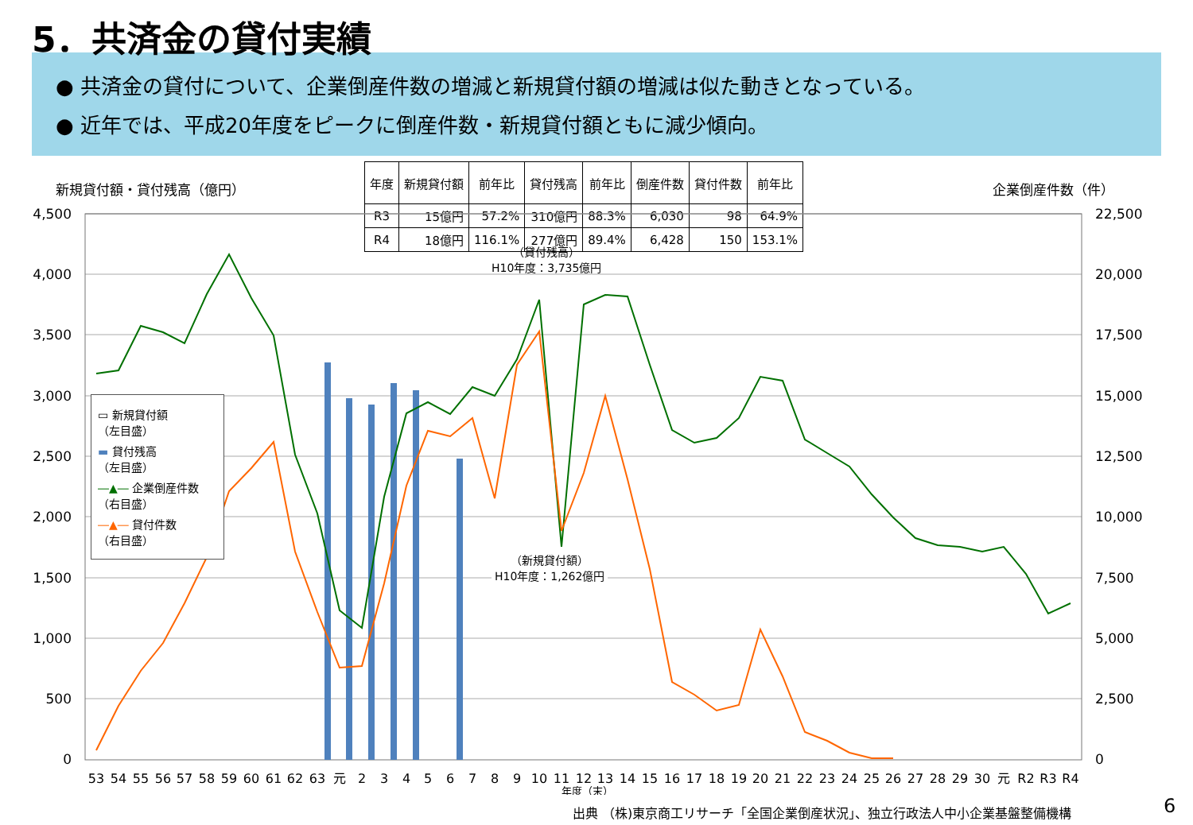5．共済金の貸付実績
● 共済金の貸付について、企業倒産件数の増減と新規貸付額の増減は似た動きとなっている。
● 近年では、平成20年度をピークに倒産件数・新規貸付額ともに減少傾向。
新規貸付額・貸付残高（億円） 企業倒産件数（件）
| 年度 | 新規貸付額 | 前年比 | 貸付残高 | 前年比 | 倒産件数 | 貸付件数 | 前年比 |
| --- | --- | --- | --- | --- | --- | --- | --- |
| R3 | 15億円 | 57.2% | 310億円 | 88.3% | 6,030 | 98 | 64.9% |
| R4 | 18億円 | 116.1% | 277億円 | 89.4% | 6,428 | 150 | 153.1% |
4,500
4,000
3,500
3,000
2,500
2,000
1,500
1,000
500
0
22,500
20,000
17,500
15,000
12,500
10,000
7,500
5,000
2,500
0
53
54
55
56
57
58
59
60
61
62
63
元
2
3
4
5
6
7
8
9
10
11
12
13
14
15
16
17
18
19
20
21
22
23
24
25
26
27
28
29
30
元
R2
R3
R4
年度（末）
（貸付残高）
H10年度：3,735億円
（新規貸付額）
H10年度：1,262億円
▭ 新規貸付額
（左目盛）
▬ 貸付残高
（左目盛）
―▲― 企業倒産件数
（右目盛）
―▲― 貸付件数
（右目盛）
出典 （株)東京商工リサーチ「全国企業倒産状況」、独立行政法人中小企業基盤整備機構
6